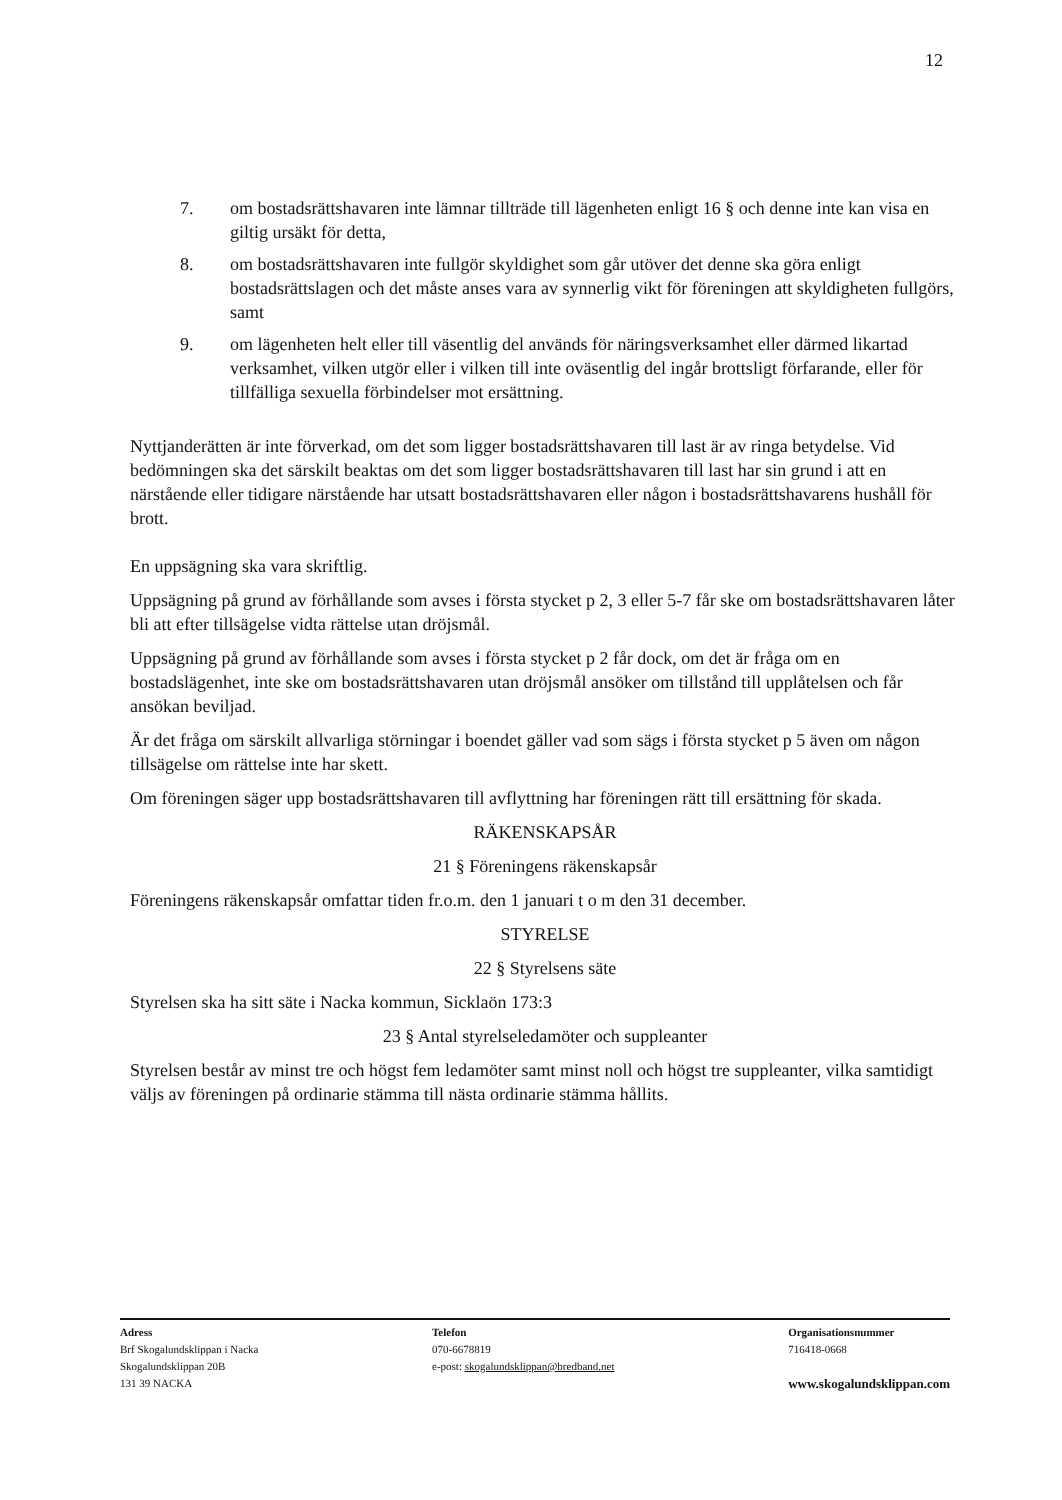12
7. om bostadsrättshavaren inte lämnar tillträde till lägenheten enligt 16 § och denne inte kan visa en giltig ursäkt för detta,
8. om bostadsrättshavaren inte fullgör skyldighet som går utöver det denne ska göra enligt bostadsrättslagen och det måste anses vara av synnerlig vikt för föreningen att skyldigheten fullgörs, samt
9. om lägenheten helt eller till väsentlig del används för näringsverksamhet eller därmed likartad verksamhet, vilken utgör eller i vilken till inte oväsentlig del ingår brottsligt förfarande, eller för tillfälliga sexuella förbindelser mot ersättning.
Nyttjanderätten är inte förverkad, om det som ligger bostadsrättshavaren till last är av ringa betydelse. Vid bedömningen ska det särskilt beaktas om det som ligger bostadsrättshavaren till last har sin grund i att en närstående eller tidigare närstående har utsatt bostadsrättshavaren eller någon i bostadsrättshavarens hushåll för brott.
En uppsägning ska vara skriftlig.
Uppsägning på grund av förhållande som avses i första stycket p 2, 3 eller 5-7 får ske om bostadsrättshavaren låter bli att efter tillsägelse vidta rättelse utan dröjsmål.
Uppsägning på grund av förhållande som avses i första stycket p 2 får dock, om det är fråga om en bostadslägenhet, inte ske om bostadsrättshavaren utan dröjsmål ansöker om tillstånd till upplåtelsen och får ansökan beviljad.
Är det fråga om särskilt allvarliga störningar i boendet gäller vad som sägs i första stycket p 5 även om någon tillsägelse om rättelse inte har skett.
Om föreningen säger upp bostadsrättshavaren till avflyttning har föreningen rätt till ersättning för skada.
RÄKENSKAPSÅR
21 § Föreningens räkenskapsår
Föreningens räkenskapsår omfattar tiden fr.o.m. den 1 januari t o m den 31 december.
STYRELSE
22 § Styrelsens säte
Styrelsen ska ha sitt säte i Nacka kommun, Sicklaön 173:3
23 § Antal styrelseledamöter och suppleanter
Styrelsen består av minst tre och högst fem ledamöter samt minst noll och högst tre suppleanter, vilka samtidigt väljs av föreningen på ordinarie stämma till nästa ordinarie stämma hållits.
Adress
Brf Skogalundsklippan i Nacka
Skogalundsklippan 20B
131 39 NACKA
Telefon
070-6678819
e-post: skogalundsklippan@bredband.net
Organisationsnummer
716418-0668
www.skogalundsklippan.com